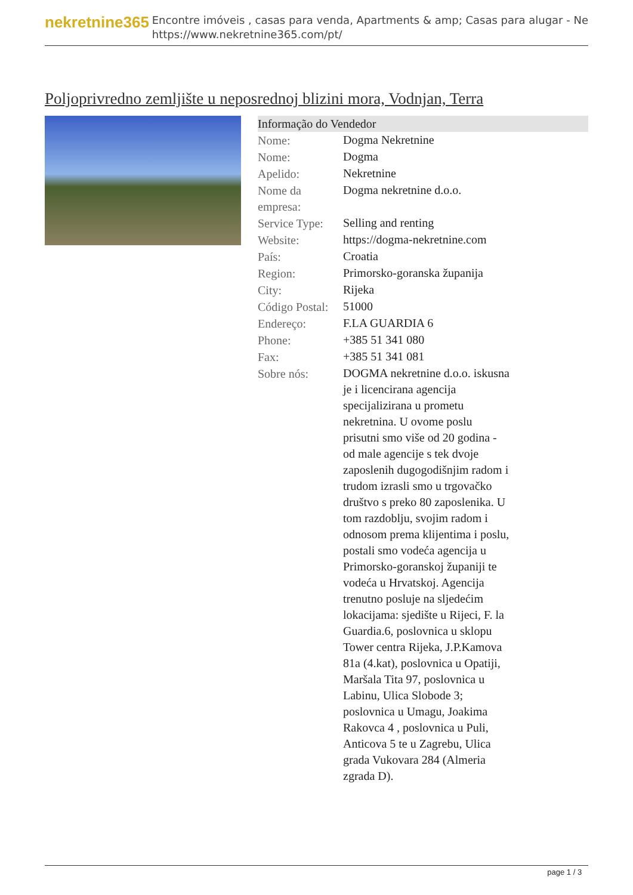nekretnine365
Encontre imóveis , casas para venda, Apartments & amp; Casas para alugar - Ne
https://www.nekretnine365.com/pt/
Poljoprivredno zemljište u neposrednoj blizini mora, Vodnjan, Terra
Informação do Vendedor
| Nome: | Dogma Nekretnine |
| Nome: | Dogma |
| Apelido: | Nekretnine |
| Nome da empresa: | Dogma nekretnine d.o.o. |
| Service Type: | Selling and renting |
| Website: | https://dogma-nekretnine.com |
| País: | Croatia |
| Region: | Primorsko-goranska županija |
| City: | Rijeka |
| Código Postal: | 51000 |
| Endereço: | F.LA GUARDIA 6 |
| Phone: | +385 51 341 080 |
| Fax: | +385 51 341 081 |
| Sobre nós: | DOGMA nekretnine d.o.o. iskusna je i licencirana agencija specijalizirana u prometu nekretnina. U ovome poslu prisutni smo više od 20 godina - od male agencije s tek dvoje zaposlenih dugogodišnjim radom i trudom izrasli smo u trgovačko društvo s preko 80 zaposlenika. U tom razdoblju, svojim radom i odnosom prema klijentima i poslu, postali smo vodeća agencija u Primorsko-goranskoj županiji te vodeća u Hrvatskoj. Agencija trenutno posluje na sljedećim lokacijama: sjedište u Rijeci, F. la Guardia.6, poslovnica u sklopu Tower centra Rijeka, J.P.Kamova 81a (4.kat), poslovnica u Opatiji, Maršala Tita 97, poslovnica u Labinu, Ulica Slobode 3; poslovnica u Umagu, Joakima Rakovca 4 , poslovnica u Puli, Anticova 5 te u Zagrebu, Ulica grada Vukovara 284 (Almeria zgrada D). |
page 1 / 3